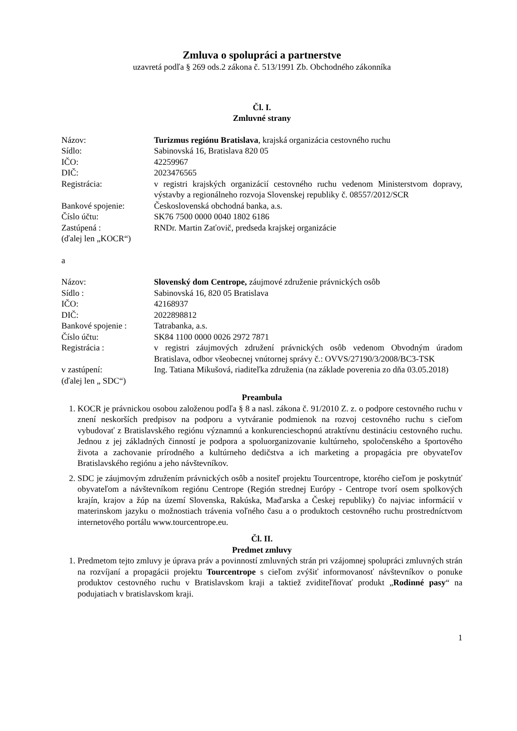Zmluva o spolupráci a partnerstve
uzavretá podľa § 269 ods.2 zákona č. 513/1991 Zb. Obchodného zákonníka
Čl. I.
Zmluvné strany
| Názov: | Turizmus regiónu Bratislava , krajská organizácia cestovného ruchu |
| Sídlo: | Sabinovská 16, Bratislava 820 05 |
| IČO: | 42259967 |
| DIČ: | 2023476565 |
| Registrácia: | v registri krajských organizácií cestovného ruchu vedenom Ministerstvom dopravy, výstavby a regionálneho rozvoja Slovenskej republiky č. 08557/2012/SCR |
| Bankové spojenie: | Československá obchodná banka, a.s. |
| Číslo účtu: | SK76 7500 0000 0040 1802 6186 |
| Zastúpená : | RNDr. Martin Zaťovič, predseda krajskej organizácie |
(ďalej len „KOCR“)
a
| Názov: | Slovenský dom Centrope, záujmové združenie právnických osôb |
| Sídlo : | Sabinovská 16, 820 05 Bratislava |
| IČO: | 42168937 |
| DIČ: | 2022898812 |
| Bankové spojenie : | Tatrabanka, a.s. |
| Číslo účtu: | SK84 1100 0000 0026 2972 7871 |
| Registrácia : | v registri záujmových združení právnických osôb vedenom Obvodným úradom Bratislava, odbor všeobecnej vnútornej správy č.: OVVS/27190/3/2008/BC3-TSK |
| v zastúpení: | Ing. Tatiana Mikušová, riaditeľka združenia (na základe poverenia zo dňa 03.05.2018) |
(ďalej len „ SDC“)
Preambula
1. KOCR je právnickou osobou založenou podľa § 8 a nasl. zákona č. 91/2010 Z. z. o podpore cestovného ruchu v znení neskorších predpisov na podporu a vytváranie podmienok na rozvoj cestovného ruchu s cieľom vybudovať z Bratislavského regiónu významnú a konkurencieschopnú atraktívnu destináciu cestovného ruchu. Jednou z jej základných činností je podpora a spoluorganizovanie kultúrneho, spoločenského a športového života a zachovanie prírodného a kultúrneho dedičstva a ich marketing a propagácia pre obyvateľov Bratislavského regiónu a jeho návštevníkov.
2. SDC je záujmovým združením právnických osôb a nositeľ projektu Tourcentrope, ktorého cieľom je poskytnúť obyvateľom a návštevníkom regiónu Centrope (Región strednej Európy - Centrope tvorí osem spolkových krajín, krajov a žúp na území Slovenska, Rakúska, Maďarska a Českej republiky) čo najviac informácií v materinskom jazyku o možnostiach trávenia voľného času a o produktoch cestovného ruchu prostredníctvom internetového portálu www.tourcentrope.eu.
Čl. II.
Predmet zmluvy
1. Predmetom tejto zmluvy je úprava práv a povinností zmluvných strán pri vzájomnej spolupráci zmluvných strán na rozvíjaní a propagácii projektu Tourcentrope s cieľom zvýšiť informovanosť návštevníkov o ponuke produktov cestovného ruchu v Bratislavskom kraji a taktiež zviditeľňovať produkt „Rodinné pasy“ na podujatiach v bratislavskom kraji.
1